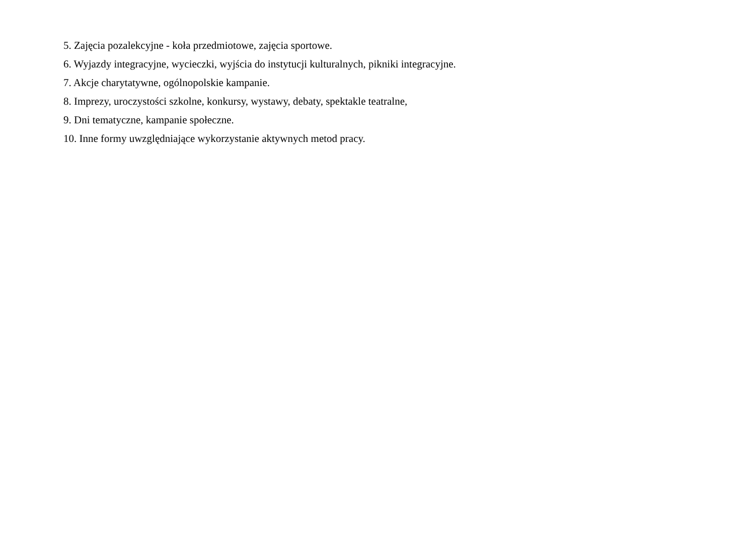5. Zajęcia pozalekcyjne - koła przedmiotowe, zajęcia sportowe.
6. Wyjazdy integracyjne, wycieczki, wyjścia do instytucji kulturalnych, pikniki integracyjne.
7. Akcje charytatywne, ogólnopolskie kampanie.
8. Imprezy, uroczystości szkolne, konkursy, wystawy, debaty, spektakle teatralne,
9. Dni tematyczne, kampanie społeczne.
10. Inne formy uwzględniające wykorzystanie aktywnych metod pracy.